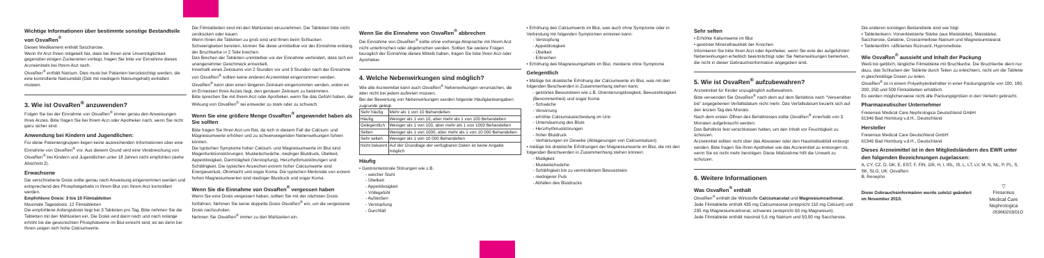Wichtige Informationen über bestimmte sonstige Bestandteile von OsvaRen<sup>®</sup>
Dieses Medikament enthält Saccharose.
Wenn Ihr Arzt Ihnen mitgeteilt hat, dass bei Ihnen eine Unverträglichkeit gegenüber einigen Zuckerarten vorliegt, fragen Sie bitte vor Einnahme dieses Arzneimittels bei Ihrem Arzt nach.
OsvaRen<sup>®</sup> enthält Natrium. Dies muss bei Patienten berücksichtigt werden, die eine kontrollierte Natriumdiät (Diät mit niedrigem Natriumgehalt) einhalten müssen.
3. Wie ist OsvaRen<sup>®</sup> anzuwenden?
Folgen Sie bei der Einnahme von OsvaRen<sup>®</sup> immer genau den Anweisungen Ihres Arztes. Bitte fragen Sie bei Ihrem Arzt oder Apotheker nach, wenn Sie nicht ganz sicher sind.
Anwendung bei Kindern und Jugendlichen:
Für diese Patientengruppen liegen keine ausreichenden Informationen über eine Einnahme von OsvaRen<sup>®</sup> vor. Aus diesem Grund wird eine Verabreichung von OsvaRen<sup>®</sup> bei Kindern und Jugendlichen unter 18 Jahren nicht empfohlen (siehe Abschnitt 2).
Erwachsene
Die verschriebene Dosis sollte genau nach Anweisung eingenommen werden und entsprechend des Phosphatgehalts in Ihrem Blut von Ihrem Arzt kontrolliert werden.
Empfohlene Dosis: 3 bis 10 Filmtabletten
Maximale Tagesdosis: 12 Filmtabletten
Die empfohlene Anfangsdosis liegt bei 3 Tabletten pro Tag. Bitte nehmen Sie die Tabletten mit den Mahlzeiten ein. Die Dosis wird dann nach und nach solange erhöht bis die gewünschten Phosphatwerte im Blut erreicht sind, es sei denn bei Ihnen zeigen sich hohe Calciumwerte.
Die Filmtabletten sind mit den Mahlzeiten einzunehmen. Die Tabletten bitte nicht zerdrücken oder kauen.
Wenn Ihnen die Tabletten zu groß sind und Ihnen beim Schlucken Schwierigkeiten bereiten, können Sie diese unmittelbar vor der Einnahme entlang der Bruchkerbe in 2 Teile brechen.
Das Brechen der Tabletten unmittelbar vor der Einnahme verhindert, dass sich ein unangenehmer Geschmack entwickelt.
Innerhalb eines Zeitraums von 2 Stunden vor und 3 Stunden nach der Einnahme von OsvaRen<sup>®</sup> sollten keine anderen Arzneimittel eingenommen werden. OsvaRen<sup>®</sup> kann über einen längeren Zeitraum eingenommen werden, wobei es im Ermessen Ihres Arztes liegt, den genauen Zeitraum zu bestimmen.
Bitte sprechen Sie mit Ihrem Arzt oder Apotheker, wenn Sie das Gefühl haben, die Wirkung von OsvaRen<sup>®</sup> sei entweder zu stark oder zu schwach.
Wenn Sie eine größere Menge OsvaRen<sup>®</sup> angewendet haben als Sie sollten
Bitte fragen Sie Ihren Arzt um Rat, da sich in diesem Fall die Calcium- und Magnesiumwerte erhöhen und zu schwerwiegenden Nebenwirkungen führen können.
Die typischen Symptome hoher Calcium- und Magnesiumwerte im Blut sind Magenfunktionsstörungen, Muskelschwäche, niedriger Blutdruck, Übelkeit, Appetitlosigkeit, Darmträgheit (Verstopfung), Herzrhythmusstörungen und Schläfrigkeit. Die typischen Anzeichen extrem hoher Calciumwerte sind Energieverlust, Ohnmacht und sogar Koma. Die typischen Merkmale von extrem hohen Magnesiumwerten sind niedriger Blutdruck und sogar Koma.
Wenn Sie die Einnahme von OsvaRen<sup>®</sup> vergessen haben
Wenn Sie eine Dosis vergessen haben, sollten Sie mit der nächsten Dosis fortfahren. Nehmen Sie keine doppelte Dosis OsvaRen<sup>®</sup> ein, um die vergessene Dosis nachzuholen.
Nehmen Sie OsvaRen<sup>®</sup> immer zu den Mahlzeiten ein.
Wenn Sie die Einnahme von OsvaRen<sup>®</sup> abbrechen
Die Einnahme von OsvaRen<sup>®</sup> sollte ohne vorherige Absprache mit Ihrem Arzt nicht unterbrochen oder abgebrochen werden. Sollten Sie weitere Fragen bezüglich der Einnahme dieses Mittels haben, fragen Sie bitte Ihren Arzt oder Apotheker.
4. Welche Nebenwirkungen sind möglich?
Wie alle Arzneimittel kann auch OsvaRen<sup>®</sup> Nebenwirkungen verursachen, die aber nicht bei jedem auftreten müssen.
Bei der Bewertung von Nebenwirkungen wurden folgende Häufigkeitsangaben zugrunde gelegt.
| Sehr häufig | Mehr als 1 von 10 Behandelten |
| Häufig | Weniger als 1 von 10, aber mehr als 1 von 100 Behandelten |
| Gelegentlich | Weniger als 1 von 100, aber mehr als 1 von 1000 Behandelten |
| Selten | Weniger als 1 von 1000, aber mehr als 1 von 10 000 Behandelten |
| Sehr selten | Weniger als 1 von 10 000 Behandelten |
| Nicht bekannt | Auf der Grundlage der verfügbaren Daten ist keine Angabe möglich |
Häufig
• Gastrointestinale Störungen wie z.B.
- weicher Stuhl
- Übelkeit
- Appetitlosigkeit
- Völlegefühl
- Aufstoßen
- Verstopfung
- Durchfall
• Erhöhung des Calciumwerts im Blut, was auch ohne Symptome oder in Verbindung mit folgenden Symptomen eintreten kann:
- Verstopfung
- Appetitlosigkeit
- Übelkeit
- Erbrechen
• Erhöhung des Magnesiumgehalts im Blut, meistens ohne Symptome
Gelegentlich
• Mäßige bis drastische Erhöhung der Calciumwerte im Blut, was mit den folgenden Beschwerden in Zusammenhang stehen kann:
- gestörtes Bewusstsein wie z.B. Orientierungslosigkeit, Bewusstlosigkeit (Benommenheit) und sogar Koma
- Schwäche
- Verwirrung
- erhöhte Calciumausscheidung im Urin
- Untersäuerung des Bluts
- Herzrhythmusstörungen
- hoher Blutdruck
- Verhärtungen im Gewebe (Ablagerungen von Calciumsalzen)
• mäßige bis drastische Erhöhungen der Magnesiumwerte im Blut, die mit den folgenden Beschwerden in Zusammenhang stehen können:
- Müdigkeit
- Muskelschwäche
- Schläfrigkeit bis zu vermindertem Bewusstsein
- niedrigerer Puls
- Abfallen des Blutdrucks
Sehr selten
• Erhöhte Kaliumwerte im Blut
• gestörter Mineralhaushalt der Knochen
Informieren Sie bitte Ihren Arzt oder Apotheker, wenn Sie eine der aufgeführten Nebenwirkungen erheblich beeinträchtigt oder Sie Nebenwirkungen bemerken, die nicht in dieser Gebrauchsinformation angegeben sind.
5. Wie ist OsvaRen<sup>®</sup> aufzubewahren?
Arzneimittel für Kinder unzugänglich aufbewahren.
Bitte verwenden Sie OsvaRen<sup>®</sup> nach dem auf dem Behältnis nach “Verwendbar bis” angegebenen Verfallsdatum nicht mehr. Das Verfallsdatum bezieht sich auf den letzten Tag des Monats.
Nach dem ersten Öffnen des Behältnisses sollte OsvaRen<sup>®</sup> innerhalb von 3 Monaten aufgebraucht werden.
Das Behältnis fest verschlossen halten, um den Inhalt vor Feuchtigkeit zu schützen.
Arzneimittel sollten nicht über das Abwasser oder den Haushaltsabfall entsorgt werden. Bitte fragen Sie Ihren Apotheker wie das Arzneimittel zu entsorgen ist, wenn Sie es nicht mehr benötigen. Diese Maßnahme hilft die Umwelt zu schützen.
6. Weitere Informationen
Was OsvaRen<sup>®</sup> enthält
OsvaRen<sup>®</sup> enthält die Wirkstoffe Calciumacetat und Magnesiumcarbonat.
Jede Filmtablette enthält 435 mg Calciumacetat (entspricht 110 mg Calcium) und 235 mg Magnesiumcarbonat, schweres (entspricht 60 mg Magnesium).
Jede Filmtablette enthält maximal 5,6 mg Natrium und 50,00 mg Saccharose.
Die anderen sonstigen Bestandteile sind wie folgt
• Tablettenkern: Vorverkleisterte Stärke (aus Maisstärke), Maisstärke, Saccharose, Gelatine, Croscarmellose-Natrium und Magnesiumstearat
• Tablettenfilm: raffiniertes Rizinusöl, Hypromellose.
Wie OsvaRen<sup>®</sup> aussieht und Inhalt der Packung
Weiß bis gelblich, längliche Filmtablette mit Bruchkerbe. Die Bruchkerbe dient nur dazu, das Schlucken der Tablette durch Teilen zu erleichtern, nicht um die Tablette in gleichmäßige Dosen zu teilen.
OsvaRen<sup>®</sup> ist in einem Polyethylenbehälter in einer Packungsgröße von 100, 180, 200, 250 und 500 Filmtabletten erhältlich.
Es werden möglicherweise nicht alle Packungsgrößen in den Verkehr gebracht.
Pharmazeutischer Unternehmer
Fresenius Medical Care Nephrologica Deutschland GmbH
61346 Bad Homburg v.d.H., Deutschland
Hersteller
Fresenius Medical Care Deutschland GmbH
61346 Bad Homburg v.d.H., Deutschland
Dieses Arzneimittel ist in den Mitgliedsländern des EWR unter den folgenden Bezeichnungen zugelassen:
A, CY, CZ, D, DK, E, EST, F, FIN, GR, H, I, IRL, IS, L, LT, LV, M, N, NL, P, PL, S, SK, SLO, UK: OsvaRen
B: Renepho
Diese Gebrauchsinformation wurde zuletzt geändert im November 2010.
▽
Fresenius Medical Care
Nephrologica
059M0203/01D